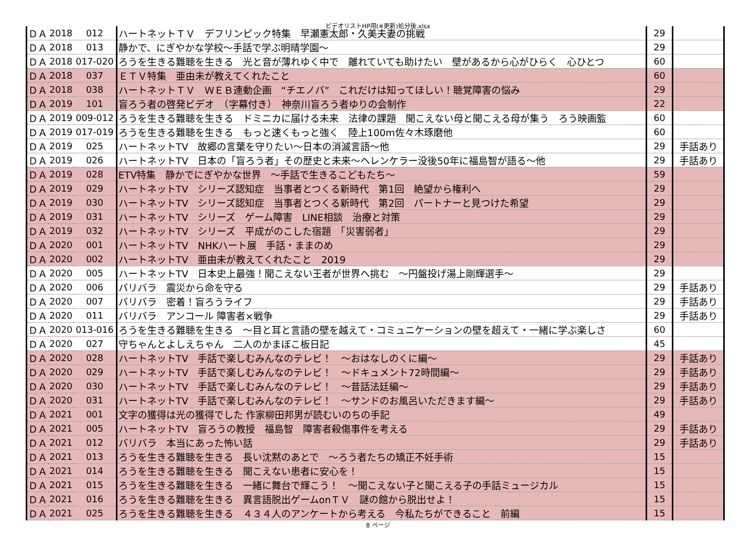ビデオリストHP用(※更新)処分後.xlsx
| ＤＡ | 2018 | 012 | ハートネットＴＶ デフリンピック特集 早瀬憲太郎・久美夫妻の挑戦 | 29 | |
| ＤＡ | 2018 | 013 | 静かで、にぎやかな学校～手話で学ぶ明晴学園～ | 29 | |
| ＤＡ | 2018 | 017-020 | ろうを生きる難聴を生きる 光と音が薄れゆく中で 離れていても助けたい 壁があるから心がひらく 心ひとつ | 60 | |
| ＤＡ | 2018 | 037 | ＥＴＶ特集 亜由未が教えてくれたこと | 60 | |
| ＤＡ | 2018 | 038 | ハートネットＴＶ ＷＥＢ連動企画 “チエノバ” これだけは知ってほしい！聴覚障害の悩み | 29 | |
| ＤＡ | 2019 | 101 | 盲ろう者の啓発ビデオ （字幕付き） 神奈川盲ろう者ゆりの会制作 | 22 | |
| ＤＡ | 2019 | 009-012 | ろうを生きる難聴を生きる ドミニカに届ける未来 法律の課題 聞こえない母と聞こえる母が集う ろう映画監 | 60 | |
| ＤＡ | 2019 | 017-019 | ろうを生きる難聴を生きる もっと速くもっと強く 陸上100m佐々木琢磨他 | 60 | |
| ＤＡ | 2019 | 025 | ハートネットTV 故郷の言葉を守りたい～日本の消滅言語～他 | 29 | 手話あり |
| ＤＡ | 2019 | 026 | ハートネットTV 日本の「盲ろう者」その歴史と未来～ヘレンケラー没後50年に福島智が語る～他 | 29 | 手話あり |
| ＤＡ | 2019 | 028 | ETV特集 静かでにぎやかな世界 ～手話で生きるこどもたち～ | 59 | |
| ＤＡ | 2019 | 029 | ハートネットTV シリーズ認知症 当事者とつくる新時代 第1回 絶望から権利へ | 29 | |
| ＤＡ | 2019 | 030 | ハートネットTV シリーズ認知症 当事者とつくる新時代 第2回 パートナーと見つけた希望 | 29 | |
| ＤＡ | 2019 | 031 | ハートネットTV シリーズ ゲーム障害 LINE相談 治療と対策 | 29 | |
| ＤＡ | 2019 | 032 | ハートネットTV シリーズ 平成がのこした宿題 「災害弱者」 | 29 | |
| ＤＡ | 2020 | 001 | ハートネットTV NHKハート展 手話・ままのめ | 29 | |
| ＤＡ | 2020 | 002 | ハートネットTV 亜由未が教えてくれたこと 2019 | 29 | |
| ＤＡ | 2020 | 005 | ハートネットTV 日本史上最強！聞こえない王者が世界へ挑む ～円盤投げ湯上剛輝選手～ | 29 | |
| ＤＡ | 2020 | 006 | バリバラ 震災から命を守る | 29 | 手話あり |
| ＤＡ | 2020 | 007 | バリバラ 密着！盲ろうライフ | 29 | 手話あり |
| ＤＡ | 2020 | 011 | バリバラ アンコール 障害者×戦争 | 29 | 手話あり |
| ＤＡ | 2020 | 013-016 | ろうを生きる難聴を生きる ～目と耳と言語の壁を越えて・コミュニケーションの壁を超えて・一緒に学ぶ楽しさ | 60 | |
| ＤＡ | 2020 | 027 | 守ちゃんとよしえちゃん 二人のかまぼこ板日記 | 45 | |
| ＤＡ | 2020 | 028 | ハートネットTV 手話で楽しむみんなのテレビ！ ～おはなしのくに編～ | 29 | 手話あり |
| ＤＡ | 2020 | 029 | ハートネットTV 手話で楽しむみんなのテレビ！ ～ドキュメント72時間編～ | 29 | 手話あり |
| ＤＡ | 2020 | 030 | ハートネットTV 手話で楽しむみんなのテレビ！ ～昔話法廷編～ | 29 | 手話あり |
| ＤＡ | 2020 | 031 | ハートネットTV 手話で楽しむみんなのテレビ！ ～サンドのお風呂いただきます編～ | 29 | 手話あり |
| ＤＡ | 2021 | 001 | 文字の獲得は光の獲得でした 作家柳田邦男が読むいのちの手記 | 49 | |
| ＤＡ | 2021 | 005 | ハートネットTV 盲ろうの教授 福島智 障害者殺傷事件を考える | 29 | 手話あり |
| ＤＡ | 2021 | 012 | バリバラ 本当にあった怖い話 | 29 | 手話あり |
| ＤＡ | 2021 | 013 | ろうを生きる難聴を生きる 長い沈黙のあとで ～ろう者たちの矯正不妊手術 | 15 | |
| ＤＡ | 2021 | 014 | ろうを生きる難聴を生きる 聞こえない患者に安心を！ | 15 | |
| ＤＡ | 2021 | 015 | ろうを生きる難聴を生きる 一緒に舞台で輝こう！ ～聞こえない子と聞こえる子の手話ミュージカル | 15 | |
| ＤＡ | 2021 | 016 | ろうを生きる難聴を生きる 異言語脱出ゲームonＴＶ 謎の館から脱出せよ！ | 15 | |
| ＤＡ | 2021 | 025 | ろうを生きる難聴を生きる ４３４人のアンケートから考える 今私たちができること 前編 | 15 | |
8 ページ